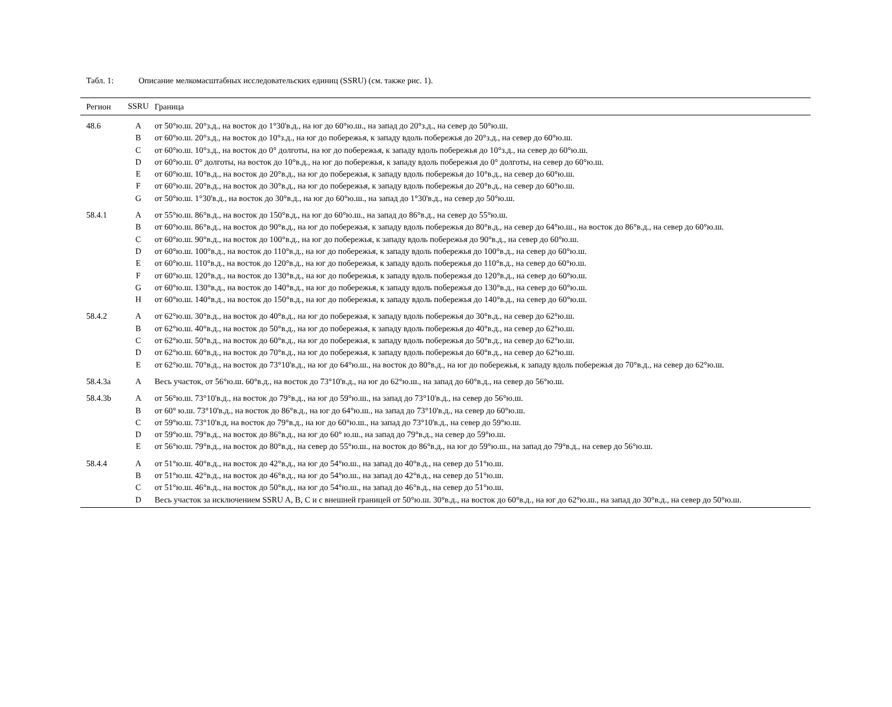Табл. 1: Описание мелкомасштабных исследовательских единиц (SSRU) (см. также рис. 1).
| Регион | SSRU | Граница |
| --- | --- | --- |
| 48.6 | A | от 50°ю.ш. 20°з.д., на восток до 1°30'в.д., на юг до 60°ю.ш., на запад до 20°з.д., на север до 50°ю.ш. |
| | B | от 60°ю.ш. 20°з.д., на восток до 10°з.д., на юг до побережья, к западу вдоль побережья до 20°з.д., на север до 60°ю.ш. |
| | C | от 60°ю.ш. 10°з.д., на восток до 0° долготы, на юг до побережья, к западу вдоль побережья до 10°з.д., на север до 60°ю.ш. |
| | D | от 60°ю.ш. 0° долготы, на восток до 10°в.д., на юг до побережья, к западу вдоль побережья до 0° долготы, на север до 60°ю.ш. |
| | E | от 60°ю.ш. 10°в.д., на восток до 20°в.д., на юг до побережья, к западу вдоль побережья до 10°в.д., на север до 60°ю.ш. |
| | F | от 60°ю.ш. 20°в.д., на восток до 30°в.д., на юг до побережья, к западу вдоль побережья до 20°в.д., на север до 60°ю.ш. |
| | G | от 50°ю.ш. 1°30'в.д., на восток до 30°в.д., на юг до 60°ю.ш., на запад до 1°30'в.д., на север до 50°ю.ш. |
| 58.4.1 | A | от 55°ю.ш. 86°в.д., на восток до 150°в.д., на юг до 60°ю.ш., на запад до 86°в.д., на север до 55°ю.ш. |
| | B | от 60°ю.ш. 86°в.д., на восток до 90°в.д., на юг до побережья, к западу вдоль побережья до 80°в.д., на север до 64°ю.ш., на восток до 86°в.д., на север до 60°ю.ш. |
| | C | от 60°ю.ш. 90°в.д., на восток до 100°в.д., на юг до побережья, к западу вдоль побережья до 90°в.д., на север до 60°ю.ш. |
| | D | от 60°ю.ш. 100°в.д., на восток до 110°в.д., на юг до побережья, к западу вдоль побережья до 100°в.д., на север до 60°ю.ш. |
| | E | от 60°ю.ш. 110°в.д., на восток до 120°в.д., на юг до побережья, к западу вдоль побережья до 110°в.д., на север до 60°ю.ш. |
| | F | от 60°ю.ш. 120°в.д., на восток до 130°в.д., на юг до побережья, к западу вдоль побережья до 120°в.д., на север до 60°ю.ш. |
| | G | от 60°ю.ш. 130°в.д., на восток до 140°в.д., на юг до побережья, к западу вдоль побережья до 130°в.д., на север до 60°ю.ш. |
| | H | от 60°ю.ш. 140°в.д., на восток до 150°в.д., на юг до побережья, к западу вдоль побережья до 140°в.д., на север до 60°ю.ш. |
| 58.4.2 | A | от 62°ю.ш. 30°в.д., на восток до 40°в.д., на юг до побережья, к западу вдоль побережья до 30°в.д., на север до 62°ю.ш. |
| | B | от 62°ю.ш. 40°в.д., на восток до 50°в.д., на юг до побережья, к западу вдоль побережья до 40°в.д., на север до 62°ю.ш. |
| | C | от 62°ю.ш. 50°в.д., на восток до 60°в.д., на юг до побережья, к западу вдоль побережья до 50°в.д., на север до 62°ю.ш. |
| | D | от 62°ю.ш. 60°в.д., на восток до 70°в.д., на юг до побережья, к западу вдоль побережья до 60°в.д., на север до 62°ю.ш. |
| | E | от 62°ю.ш. 70°в.д., на восток до 73°10'в.д., на юг до 64°ю.ш., на восток до 80°в.д., на юг до побережья, к западу вдоль побережья до 70°в.д., на север до 62°ю.ш. |
| 58.4.3a | A | Весь участок, от 56°ю.ш. 60°в.д., на восток до 73°10'в.д., на юг до 62°ю.ш., на запад до 60°в.д., на север до 56°ю.ш. |
| 58.4.3b | A | от 56°ю.ш. 73°10'в.д., на восток до 79°в.д., на юг до 59°ю.ш., на запад до 73°10'в.д., на север до 56°ю.ш. |
| | B | от 60° ю.ш. 73°10'в.д., на восток до 86°в.д., на юг до 64°ю.ш., на запад до 73°10'в.д., на север до 60°ю.ш. |
| | C | от 59°ю.ш. 73°10'в.д, на восток до 79°в.д., на юг до 60°ю.ш., на запад до 73°10'в.д., на север до 59°ю.ш. |
| | D | от 59°ю.ш. 79°в.д., на восток до 86°в.д., на юг до 60° ю.ш., на запад до 79°в.д., на север до 59°ю.ш. |
| | E | от 56°ю.ш. 79°в.д., на восток до 80°в.д., на север до 55°ю.ш., на восток до 86°в.д., на юг до 59°ю.ш., на запад до 79°в.д., на север до 56°ю.ш. |
| 58.4.4 | A | от 51°ю.ш. 40°в.д., на восток до 42°в.д., на юг до 54°ю.ш., на запад до 40°в.д., на север до 51°ю.ш. |
| | B | от 51°ю.ш. 42°в.д., на восток до 46°в.д., на юг до 54°ю.ш., на запад до 42°в.д., на север до 51°ю.ш. |
| | C | от 51°ю.ш. 46°в.д., на восток до 50°в.д., на юг до 54°ю.ш., на запад до 46°в.д., на север до 51°ю.ш. |
| | D | Весь участок за исключением SSRU A, B, C и с внешней границей от 50°ю.ш. 30°в.д., на восток до 60°в.д., на юг до 62°ю.ш., на запад до 30°в.д., на север до 50°ю.ш. |